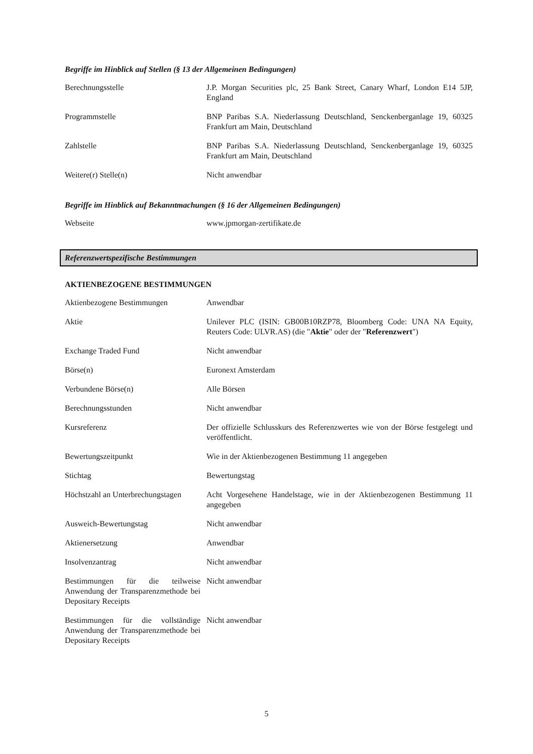Begriffe im Hinblick auf Stellen (§ 13 der Allgemeinen Bedingungen)
| Berechnungsstelle | J.P. Morgan Securities plc, 25 Bank Street, Canary Wharf, London E14 5JP, England |
| Programmstelle | BNP Paribas S.A. Niederlassung Deutschland, Senckenberganlage 19, 60325 Frankfurt am Main, Deutschland |
| Zahlstelle | BNP Paribas S.A. Niederlassung Deutschland, Senckenberganlage 19, 60325 Frankfurt am Main, Deutschland |
| Weitere(r) Stelle(n) | Nicht anwendbar |
Begriffe im Hinblick auf Bekanntmachungen (§ 16 der Allgemeinen Bedingungen)
| Webseite | www.jpmorgan-zertifikate.de |
Referenzwertspezifische Bestimmungen
AKTIENBEZOGENE BESTIMMUNGEN
| Aktienbezogene Bestimmungen | Anwendbar |
| Aktie | Unilever PLC (ISIN: GB00B10RZP78, Bloomberg Code: UNA NA Equity, Reuters Code: ULVR.AS) (die " Aktie " oder der " Referenzwert ") |
| Exchange Traded Fund | Nicht anwendbar |
| Börse(n) | Euronext Amsterdam |
| Verbundene Börse(n) | Alle Börsen |
| Berechnungsstunden | Nicht anwendbar |
| Kursreferenz | Der offizielle Schlusskurs des Referenzwertes wie von der Börse festgelegt und veröffentlicht. |
| Bewertungszeitpunkt | Wie in der Aktienbezogenen Bestimmung 11 angegeben |
| Stichtag | Bewertungstag |
| Höchstzahl an Unterbrechungstagen | Acht Vorgesehene Handelstage, wie in der Aktienbezogenen Bestimmung 11 angegeben |
| Ausweich-Bewertungstag | Nicht anwendbar |
| Aktienersetzung | Anwendbar |
| Insolvenzantrag | Nicht anwendbar |
| Bestimmungen für die teilweise Anwendung der Transparenzmethode bei Depositary Receipts | Nicht anwendbar |
| Bestimmungen für die vollständige Anwendung der Transparenzmethode bei Depositary Receipts | Nicht anwendbar |
5